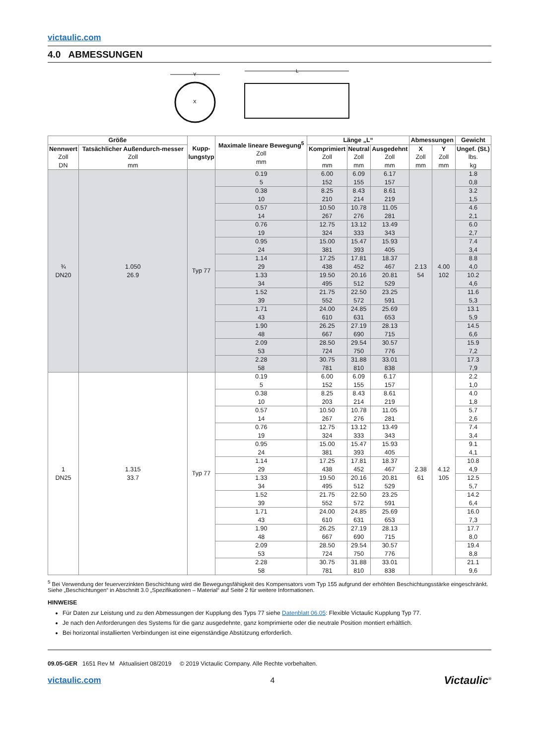victaulic.com
4.0 ABMESSUNGEN
X
Y
L
| Größe | | Kupp- lungstyp | Maximale lineare Bewegung<sup>5</sup> Zoll mm | Länge „L“ | | | Abmessungen | | Gewicht |
| --- | --- | --- | --- | --- | --- | --- | --- | --- | --- |
| Nennwert Zoll DN | Tatsächlicher Außendurch-messer Zoll mm | | | Komprimiert Zoll mm | Neutral Zoll mm | Ausgedehnt Zoll mm | X Zoll mm | Y Zoll mm | Ungef. (St.) lbs. kg |
| ¾ DN20 | 1.050 26.9 | Typ 77 | 0.19 5 | 6.00 152 | 6.09 155 | 6.17 157 | 2.13 54 | 4.00 102 | 1.8 0,8 |
| | | | 0.38 10 | 8.25 210 | 8.43 214 | 8.61 219 | | | 3.2 1,5 |
| | | | 0.57 14 | 10.50 267 | 10.78 276 | 11.05 281 | | | 4.6 2,1 |
| | | | 0.76 19 | 12.75 324 | 13.12 333 | 13.49 343 | | | 6.0 2,7 |
| | | | 0.95 24 | 15.00 381 | 15.47 393 | 15.93 405 | | | 7.4 3,4 |
| | | | 1.14 29 | 17.25 438 | 17.81 452 | 18.37 467 | | | 8.8 4,0 |
| | | | 1.33 34 | 19.50 495 | 20.16 512 | 20.81 529 | | | 10.2 4,6 |
| | | | 1.52 39 | 21.75 552 | 22.50 572 | 23.25 591 | | | 11.6 5,3 |
| | | | 1.71 43 | 24.00 610 | 24.85 631 | 25.69 653 | | | 13.1 5,9 |
| | | | 1.90 48 | 26.25 667 | 27.19 690 | 28.13 715 | | | 14.5 6,6 |
| | | | 2.09 53 | 28.50 724 | 29.54 750 | 30.57 776 | | | 15.9 7,2 |
| | | | 2.28 58 | 30.75 781 | 31.88 810 | 33.01 838 | | | 17.3 7,9 |
| 1 DN25 | 1.315 33.7 | Typ 77 | 0.19 5 | 6.00 152 | 6.09 155 | 6.17 157 | 2.38 61 | 4.12 105 | 2.2 1,0 |
| | | | 0.38 10 | 8.25 203 | 8.43 214 | 8.61 219 | | | 4.0 1,8 |
| | | | 0.57 14 | 10.50 267 | 10.78 276 | 11.05 281 | | | 5.7 2,6 |
| | | | 0.76 19 | 12.75 324 | 13.12 333 | 13.49 343 | | | 7.4 3,4 |
| | | | 0.95 24 | 15.00 381 | 15.47 393 | 15.93 405 | | | 9.1 4,1 |
| | | | 1.14 29 | 17.25 438 | 17.81 452 | 18.37 467 | | | 10.8 4,9 |
| | | | 1.33 34 | 19.50 495 | 20.16 512 | 20.81 529 | | | 12.5 5,7 |
| | | | 1.52 39 | 21.75 552 | 22.50 572 | 23.25 591 | | | 14.2 6,4 |
| | | | 1.71 43 | 24.00 610 | 24.85 631 | 25.69 653 | | | 16.0 7,3 |
| | | | 1.90 48 | 26.25 667 | 27.19 690 | 28.13 715 | | | 17.7 8,0 |
| | | | 2.09 53 | 28.50 724 | 29.54 750 | 30.57 776 | | | 19.4 8,8 |
| | | | 2.28 58 | 30.75 781 | 31.88 810 | 33.01 838 | | | 21.1 9,6 |
<sup>5</sup> Bei Verwendung der feuerverzinkten Beschichtung wird die Bewegungsfähigkeit des Kompensators vom Typ 155 aufgrund der erhöhten Beschichtungsstärke eingeschränkt. Siehe „Beschichtungen“ in Abschnitt 3.0 „Spezifikationen – Material“ auf Seite 2 für weitere Informationen.
HINWEISE
Für Daten zur Leistung und zu den Abmessungen der Kupplung des Typs 77 siehe Datenblatt 06.05: Flexible Victaulic Kupplung Typ 77.
Je nach den Anforderungen des Systems für die ganz ausgedehnte, ganz komprimierte oder die neutrale Position montiert erhältlich.
Bei horizontal installierten Verbindungen ist eine eigenständige Abstützung erforderlich.
09.05-GER 1651 Rev M Aktualisiert 08/2019 © 2019 Victaulic Company. Alle Rechte vorbehalten.
victaulic.com 4 Victaulic<sup>®</sup>